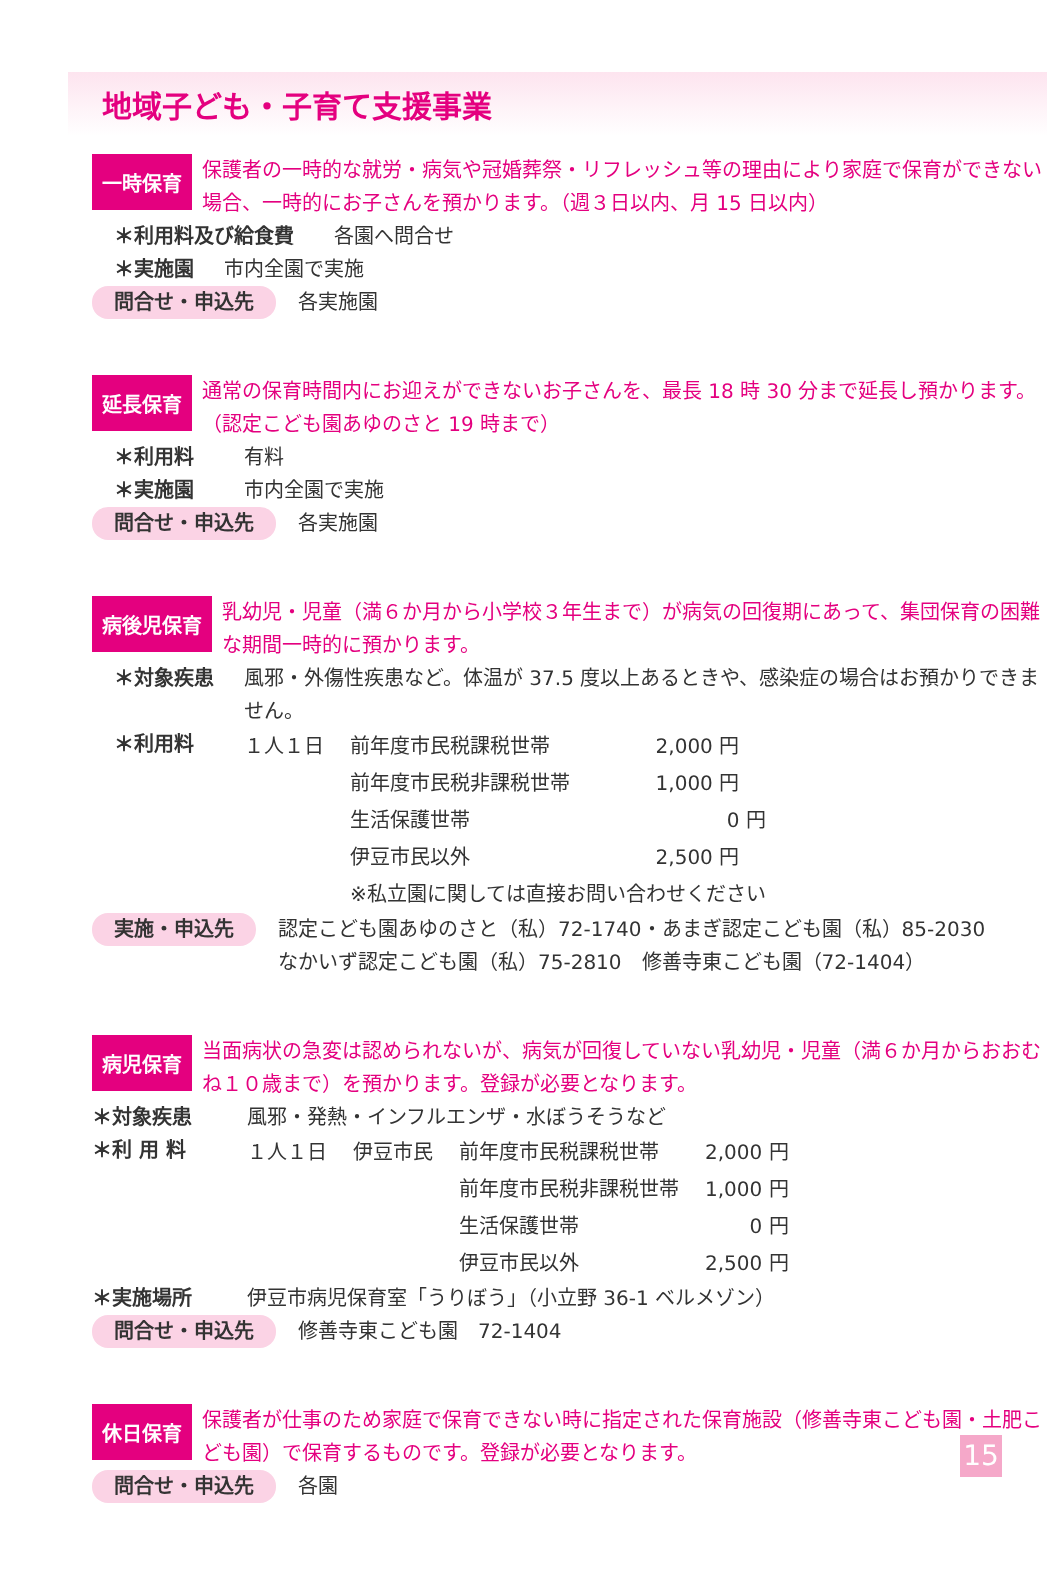地域子ども・子育て支援事業
一時保育
保護者の一時的な就労・病気や冠婚葬祭・リフレッシュ等の理由により家庭で保育ができない場合、一時的にお子さんを預かります。（週３日以内、月 15 日以内）
＊利用料及び給食費 各園へ問合せ
＊実施園 市内全園で実施
問合せ・申込先 各実施園
延長保育
通常の保育時間内にお迎えができないお子さんを、最長 18 時 30 分まで延長し預かります。（認定こども園あゆのさと 19 時まで）
＊利用料 有料
＊実施園 市内全園で実施
問合せ・申込先 各実施園
病後児保育
乳幼児・児童（満６か月から小学校３年生まで）が病気の回復期にあって、集団保育の困難な期間一時的に預かります。
＊対象疾患 風邪・外傷性疾患など。体温が 37.5 度以上あるときや、感染症の場合はお預かりできません。
＊利用料
| １人１日 | 前年度市民税課税世帯 | 2,000 円 |
| | 前年度市民税非課税世帯 | 1,000 円 |
| | 生活保護世帯 | 0 円 |
| | 伊豆市民以外 | 2,500 円 |
| | ※私立園に関しては直接お問い合わせください | |
実施・申込先 認定こども園あゆのさと（私）72-1740・あまぎ認定こども園（私）85-2030
なかいず認定こども園（私）75-2810　修善寺東こども園（72-1404）
病児保育
当面病状の急変は認められないが、病気が回復していない乳幼児・児童（満６か月からおおむね１０歳まで）を預かります。登録が必要となります。
＊対象疾患 風邪・発熱・インフルエンザ・水ぼうそうなど
＊利 用 料
| １人１日 | 伊豆市民 | 前年度市民税課税世帯 | 2,000 円 |
| | | 前年度市民税非課税世帯 | 1,000 円 |
| | | 生活保護世帯 | 0 円 |
| | | 伊豆市民以外 | 2,500 円 |
＊実施場所 伊豆市病児保育室「うりぼう」（小立野 36-1 ベルメゾン）
問合せ・申込先 修善寺東こども園　72-1404
休日保育
保護者が仕事のため家庭で保育できない時に指定された保育施設（修善寺東こども園・土肥こども園）で保育するものです。登録が必要となります。
問合せ・申込先 各園
15